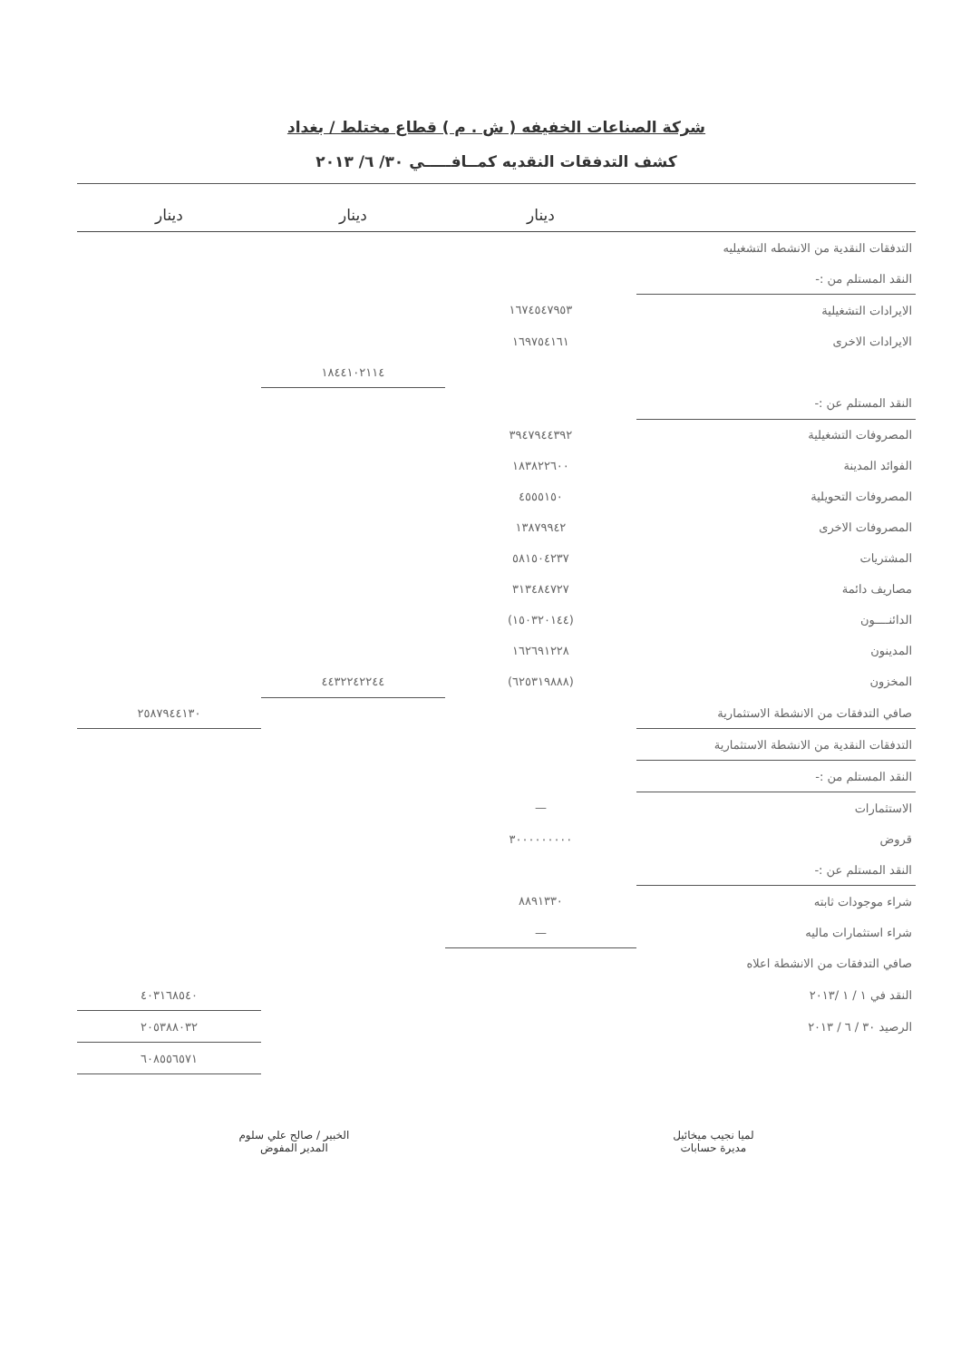شركة الصناعات الخفيفه ( ش . م ) قطاع مختلط / بغداد
كشف التدفقات النقديه كمــافـــــي ٣٠/ ٦/ ٢٠١٣
| | دينار | دينار | دينار |
| --- | --- | --- | --- |
| التدفقات النقدية من الانشطه التشغيليه | | | |
| النقد المستلم من :- | | | |
| الايرادات التشغيلية | ١٦٧٤٥٤٧٩٥٣ | | |
| الايرادات الاخرى | ١٦٩٧٥٤١٦١ | | |
| | | ١٨٤٤١٠٢١١٤ | |
| النقد المستلم عن :- | | | |
| المصروفات التشغيلية | ٣٩٤٧٩٤٤٣٩٢ | | |
| الفوائد المدينة | ١٨٣٨٢٢٦٠٠ | | |
| المصروفات التحويلية | ٤٥٥٥١٥٠ | | |
| المصروفات الاخرى | ١٣٨٧٩٩٤٢ | | |
| المشتريات | ٥٨١٥٠٤٢٣٧ | | |
| مصاريف دائمة | ٣١٣٤٨٤٧٢٧ | | |
| الدائنــــون | (١٥٠٣٢٠١٤٤) | | |
| المدينون | ١٦٢٦٩١٢٢٨ | | |
| المخزون | (٦٢٥٣١٩٨٨٨) | ٤٤٣٢٢٤٢٢٤٤ | |
| صافي التدفقات من الانشطة الاستثمارية | | | ٢٥٨٧٩٤٤١٣٠ |
| التدفقات النقدية من الانشطة الاستثمارية | | | |
| النقد المستلم من :- | | | |
| الاستثمارات | — | | |
| قروض | ٣٠٠٠٠٠٠٠٠٠ | | |
| النقد المستلم عن :- | | | |
| شراء موجودات ثابته | ٨٨٩١٣٣٠ | | |
| شراء استثمارات ماليه | — | | |
| صافي التدفقات من الانشطة اعلاه | | | |
| النقد في ١ / ١ /٢٠١٣ | | | ٤٠٣١٦٨٥٤٠ |
| الرصيد ٣٠ / ٦ / ٢٠١٣ | | | ٢٠٥٣٨٨٠٣٢ |
| | | | ٦٠٨٥٥٦٥٧١ |
لميا نجيب ميخائيل
مديرة حسابات
الخبير / صالح علي سلوم
المدير المفوض